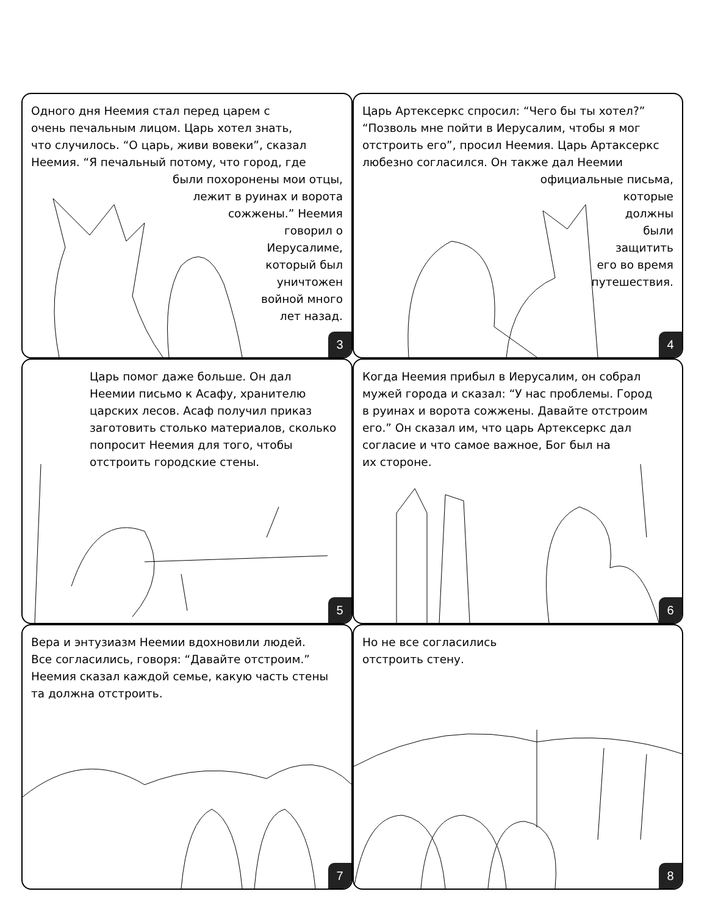Одного дня Неемия стал перед царем с
очень печальным лицом. Царь хотел знать,
что случилось. “О царь, живи вовеки”, сказал
Неемия. “Я печальный потому, что город, где
были похоронены мои отцы,
лежит в руинах и ворота
сожжены.” Неемия
говорил о
Иерусалиме,
который был
уничтожен
войной много
лет назад.
3
Царь Артексеркс спросил: “Чего бы ты хотел?”
“Позволь мне пойти в Иерусалим, чтобы я мог
отстроить его”, просил Неемия. Царь Артаксеркс
любезно согласился. Он также дал Неемии
официальные письма,
которые
должны
были
защитить
его во время
путешествия.
4
Царь помог даже больше. Он дал
Неемии письмо к Асафу, хранителю
царских лесов. Асаф получил приказ
заготовить столько материалов, сколько
попросит Неемия для того, чтобы
отстроить городские стены.
5
Когда Неемия прибыл в Иерусалим, он собрал
мужей города и сказал: “У нас проблемы. Город
в руинах и ворота сожжены. Давайте отстроим
его.” Он сказал им, что царь Артексеркс дал
согласие и что самое важное, Бог был на
их стороне.
6
Вера и энтузиазм Неемии вдохновили людей.
Все согласились, говоря: “Давайте отстроим.”
Неемия сказал каждой семье, какую часть стены
та должна отстроить.
7
Но не все согласились
отстроить стену.
8